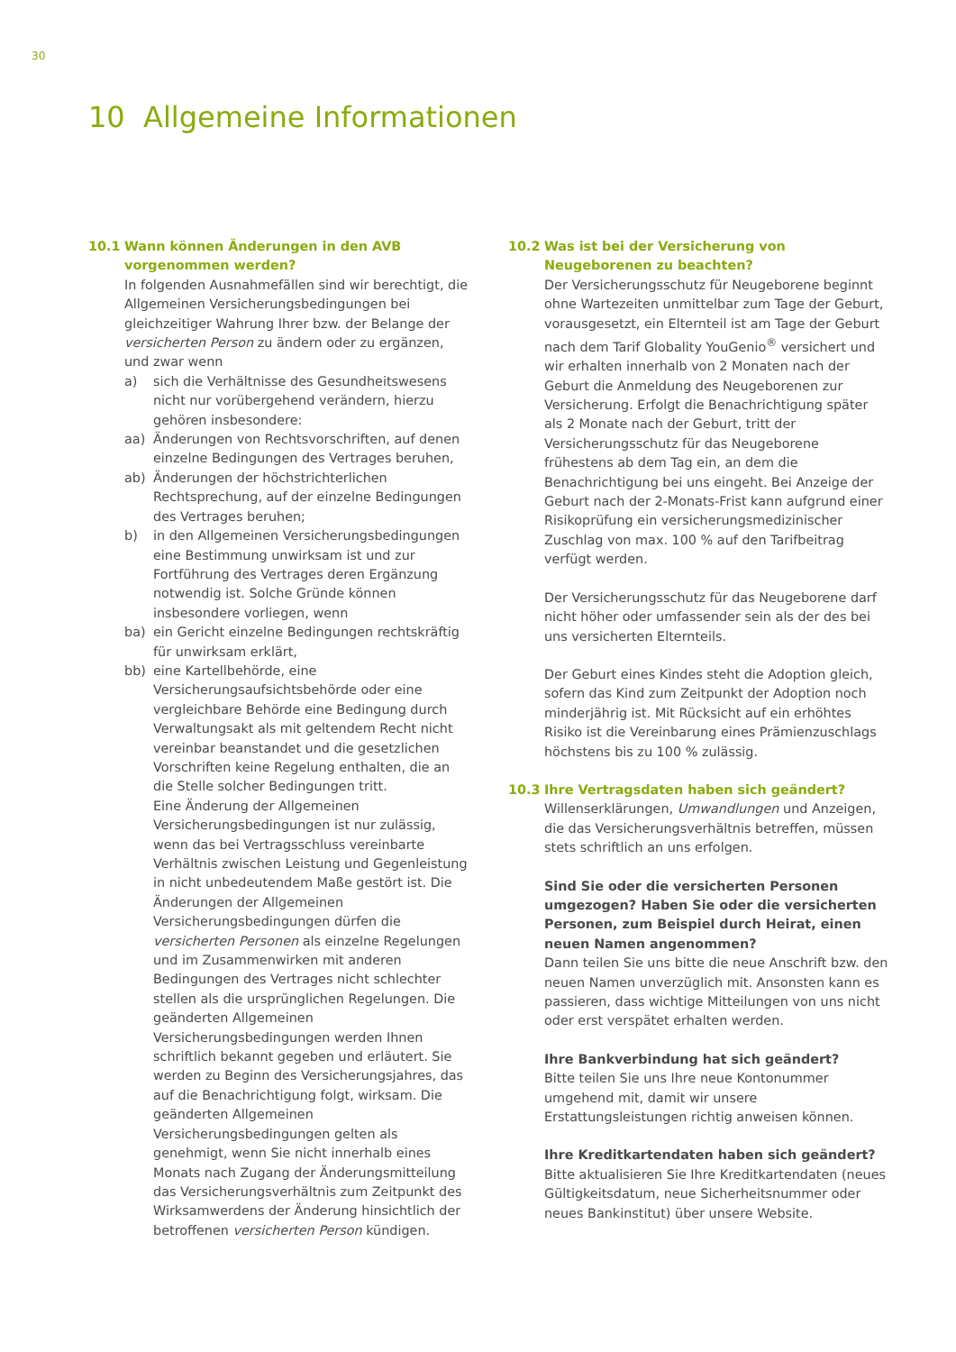30
10 Allgemeine Informationen
10.1 Wann können Änderungen in den AVB vorgenommen werden?
In folgenden Ausnahmefällen sind wir berechtigt, die Allgemeinen Versicherungsbedingungen bei gleichzeitiger Wahrung Ihrer bzw. der Belange der versicherten Person zu ändern oder zu ergänzen, und zwar wenn
a) sich die Verhältnisse des Gesundheitswesens nicht nur vorübergehend verändern, hierzu gehören insbesondere:
aa) Änderungen von Rechtsvorschriften, auf denen einzelne Bedingungen des Vertrages beruhen,
ab) Änderungen der höchstrichterlichen Rechtsprechung, auf der einzelne Bedingungen des Vertrages beruhen;
b) in den Allgemeinen Versicherungsbedingungen eine Bestimmung unwirksam ist und zur Fortführung des Vertrages deren Ergänzung notwendig ist. Solche Gründe können insbesondere vorliegen, wenn
ba) ein Gericht einzelne Bedingungen rechtskräftig für unwirksam erklärt,
bb) eine Kartellbehörde, eine Versicherungsaufsichtsbehörde oder eine vergleichbare Behörde eine Bedingung durch Verwaltungsakt als mit geltendem Recht nicht vereinbar beanstandet und die gesetzlichen Vorschriften keine Regelung enthalten, die an die Stelle solcher Bedingungen tritt.
Eine Änderung der Allgemeinen Versicherungsbedingungen ist nur zulässig, wenn das bei Vertragsschluss vereinbarte Verhältnis zwischen Leistung und Gegenleistung in nicht unbedeutendem Maße gestört ist. Die Änderungen der Allgemeinen Versicherungsbedingungen dürfen die versicherten Personen als einzelne Regelungen und im Zusammenwirken mit anderen Bedingungen des Vertrages nicht schlechter stellen als die ursprünglichen Regelungen. Die geänderten Allgemeinen Versicherungsbedingungen werden Ihnen schriftlich bekannt gegeben und erläutert. Sie werden zu Beginn des Versicherungsjahres, das auf die Benachrichtigung folgt, wirksam. Die geänderten Allgemeinen Versicherungsbedingungen gelten als genehmigt, wenn Sie nicht innerhalb eines Monats nach Zugang der Änderungsmitteilung das Versicherungsverhältnis zum Zeitpunkt des Wirksamwerdens der Änderung hinsichtlich der betroffenen versicherten Person kündigen.
10.2 Was ist bei der Versicherung von Neugeborenen zu beachten?
Der Versicherungsschutz für Neugeborene beginnt ohne Wartezeiten unmittelbar zum Tage der Geburt, vorausgesetzt, ein Elternteil ist am Tage der Geburt nach dem Tarif Globality YouGenio<sup>®</sup> versichert und wir erhalten innerhalb von 2 Monaten nach der Geburt die Anmeldung des Neugeborenen zur Versicherung. Erfolgt die Benachrichtigung später als 2 Monate nach der Geburt, tritt der Versicherungsschutz für das Neugeborene frühestens ab dem Tag ein, an dem die Benachrichtigung bei uns eingeht. Bei Anzeige der Geburt nach der 2-Monats-Frist kann aufgrund einer Risikoprüfung ein versicherungsmedizinischer Zuschlag von max. 100 % auf den Tarifbeitrag verfügt werden.
Der Versicherungsschutz für das Neugeborene darf nicht höher oder umfassender sein als der des bei uns versicherten Elternteils.
Der Geburt eines Kindes steht die Adoption gleich, sofern das Kind zum Zeitpunkt der Adoption noch minderjährig ist. Mit Rücksicht auf ein erhöhtes Risiko ist die Vereinbarung eines Prämienzuschlags höchstens bis zu 100 % zulässig.
10.3 Ihre Vertragsdaten haben sich geändert?
Willenserklärungen, Umwandlungen und Anzeigen, die das Versicherungsverhältnis betreffen, müssen stets schriftlich an uns erfolgen.
Sind Sie oder die versicherten Personen umgezogen? Haben Sie oder die versicherten Personen, zum Beispiel durch Heirat, einen neuen Namen angenommen?
Dann teilen Sie uns bitte die neue Anschrift bzw. den neuen Namen unverzüglich mit. Ansonsten kann es passieren, dass wichtige Mitteilungen von uns nicht oder erst verspätet erhalten werden.
Ihre Bankverbindung hat sich geändert?
Bitte teilen Sie uns Ihre neue Kontonummer umgehend mit, damit wir unsere Erstattungsleistungen richtig anweisen können.
Ihre Kreditkartendaten haben sich geändert?
Bitte aktualisieren Sie Ihre Kreditkartendaten (neues Gültigkeitsdatum, neue Sicherheitsnummer oder neues Bankinstitut) über unsere Website.